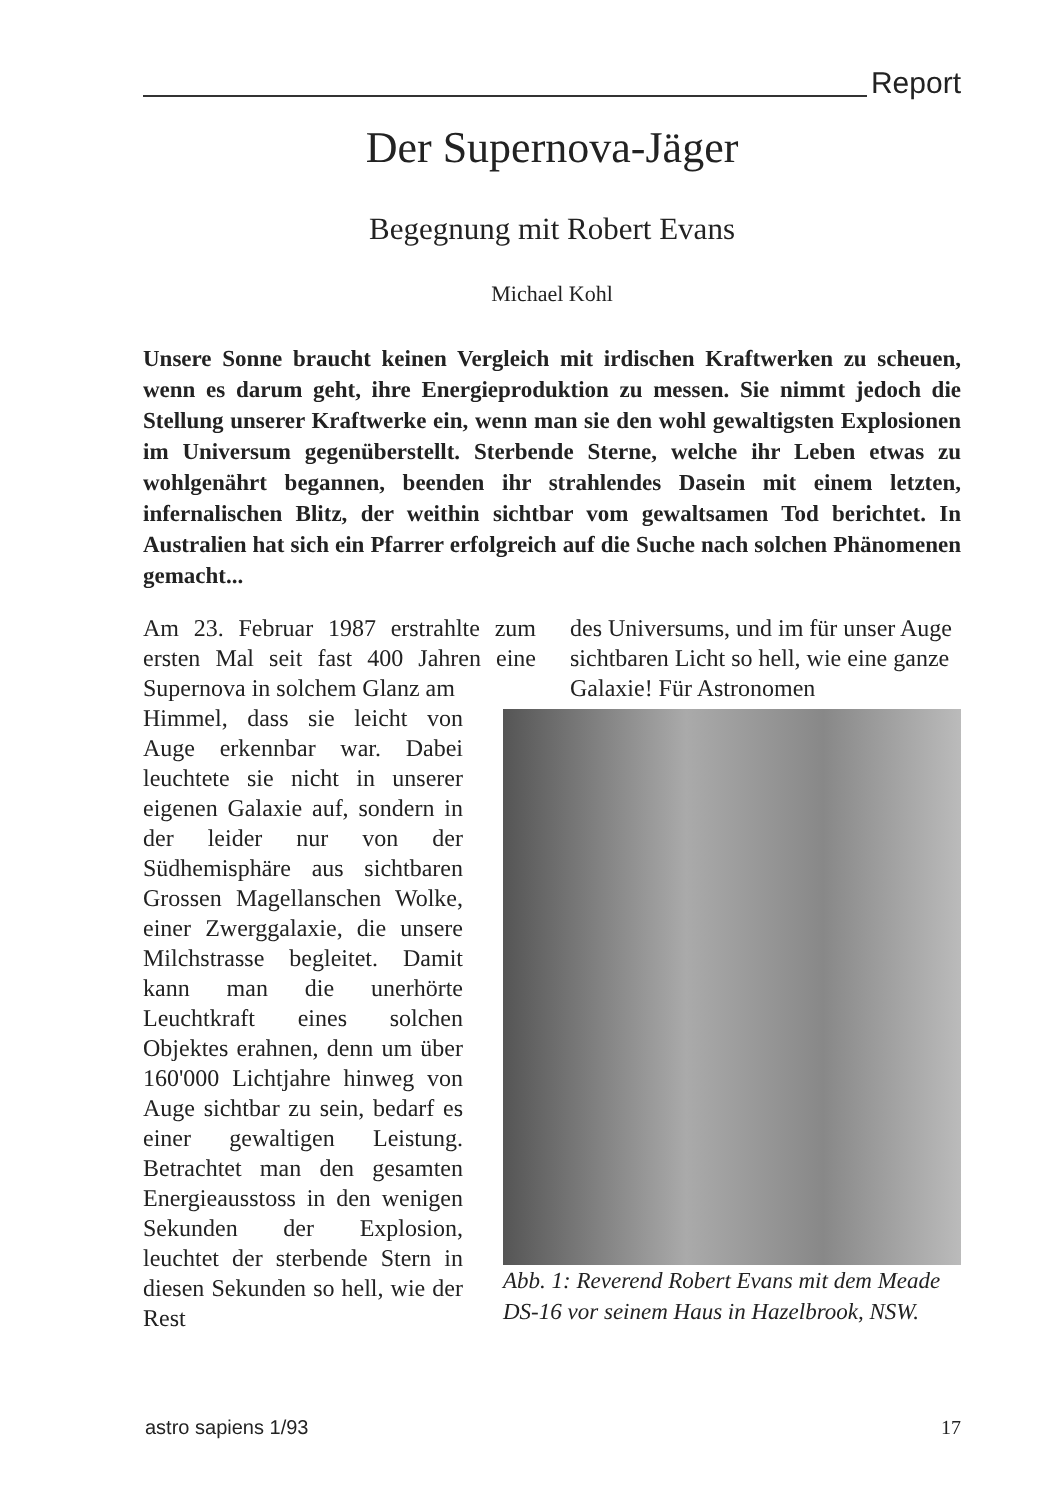Report
Der Supernova-Jäger
Begegnung mit Robert Evans
Michael Kohl
Unsere Sonne braucht keinen Vergleich mit irdischen Kraftwerken zu scheuen, wenn es darum geht, ihre Energieproduktion zu messen. Sie nimmt jedoch die Stellung unserer Kraftwerke ein, wenn man sie den wohl gewaltigsten Explosionen im Universum gegenüberstellt. Sterbende Sterne, welche ihr Leben etwas zu wohlgenährt begannen, beenden ihr strahlendes Dasein mit einem letzten, infernalischen Blitz, der weithin sichtbar vom gewaltsamen Tod berichtet. In Australien hat sich ein Pfarrer erfolgreich auf die Suche nach solchen Phänomenen gemacht...
Am 23. Februar 1987 erstrahlte zum ersten Mal seit fast 400 Jahren eine Supernova in solchem Glanz am
Himmel, dass sie leicht von Auge erkennbar war. Dabei leuchtete sie nicht in unserer eigenen Galaxie auf, sondern in der leider nur von der Südhemisphäre aus sichtbaren Grossen Magellanschen Wolke, einer Zwerggalaxie, die unsere Milchstrasse begleitet. Damit kann man die unerhörte Leuchtkraft eines solchen Objektes erahnen, denn um über 160'000 Lichtjahre hinweg von Auge sichtbar zu sein, bedarf es einer gewaltigen Leistung. Betrachtet man den gesamten Energieausstoss in den wenigen Sekunden der Explosion, leuchtet der sterbende Stern in diesen Sekunden so hell, wie der Rest
des Universums, und im für unser Auge sichtbaren Licht so hell, wie eine ganze Galaxie! Für Astronomen
Abb. 1: Reverend Robert Evans mit dem Meade DS-16 vor seinem Haus in Hazelbrook, NSW.
astro sapiens 1/93 17